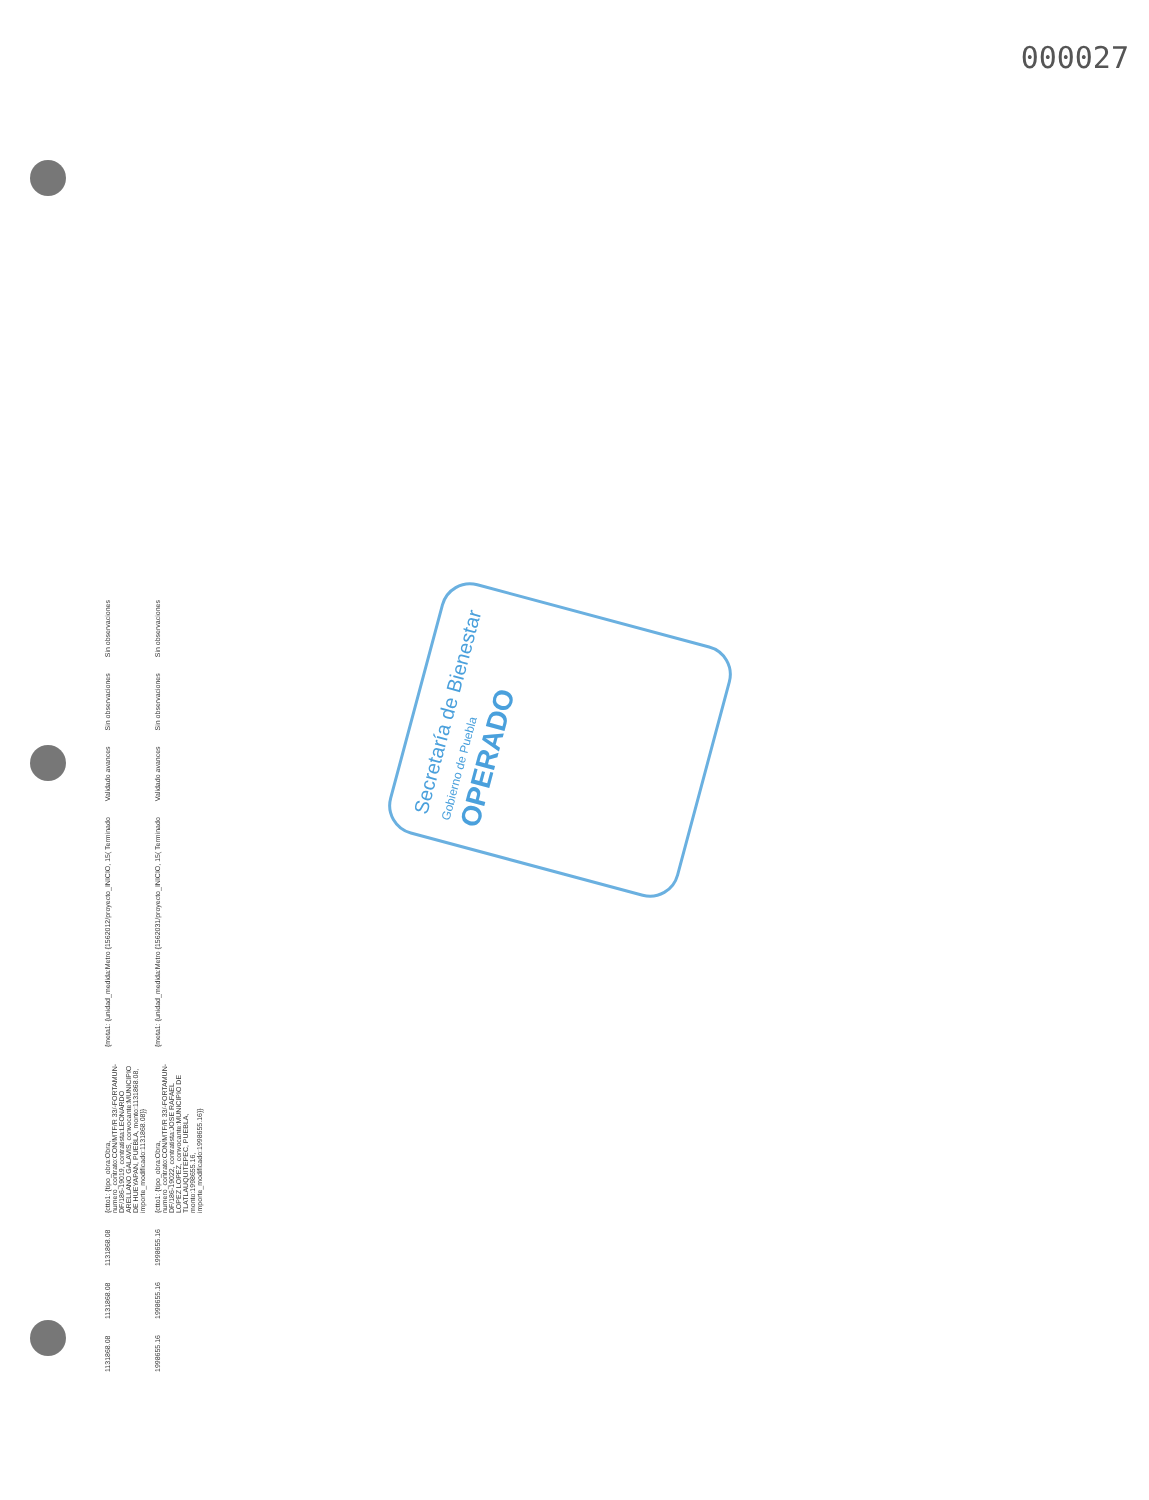000027
| 1131868.08 | 1131868.08 | 1131868.08 | {ctto1: {tipo_obra:Obra, numero_contrato:CON/MTF/R 33/-FORTAMUN-DF/186-19019, contratista:LEONARDO ARELLANO GALAVIS, convocante:MUNICIPIO DE HUEYAPAN, PUEBLA, monto:1131868.08, importe_modificado:1131868.08}} | {meta1: {unidad_medida:Metro {1562012/proyecto_INICIO, 15( Terminado | Validado avances | Sin observaciones | Sin observaciones |
| 1998655.16 | 1998655.16 | 1998655.16 | {ctto1: {tipo_obra:Obra, numero_contrato:CON/MTF/R 33/-FORTAMUN-DF/186-19022, contratista:JOSE RAFAEL LOPEZ LOPEZ, convocante:MUNICIPIO DE TLATLAUQUITEPEC, PUEBLA, monto:1998655.16, importe_modificado:1998655.16}} | {meta1: {unidad_medida:Metro {1562031/proyecto_INICIO, 15( Terminado | Validado avances | Sin observaciones | Sin observaciones |
Secretaría de Bienestar
Gobierno de Puebla
OPERADO